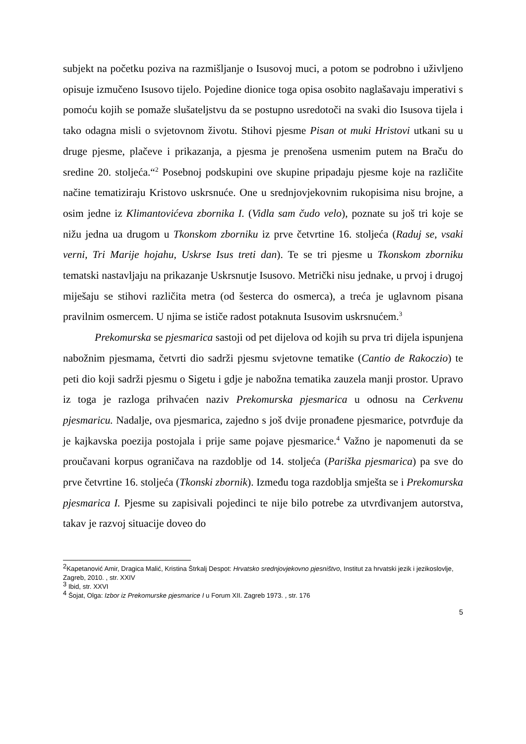subjekt na početku poziva na razmišljanje o Isusovoj muci, a potom se podrobno i uživljeno opisuje izmučeno Isusovo tijelo. Pojedine dionice toga opisa osobito naglašavaju imperativi s pomoću kojih se pomaže slušateljstvu da se postupno usredotoči na svaki dio Isusova tijela i tako odagna misli o svjetovnom životu. Stihovi pjesme Pisan ot muki Hristovi utkani su u druge pjesme, plačeve i prikazanja, a pjesma je prenošena usmenim putem na Braču do sredine 20. stoljeća.“<sup>2</sup> Posebnoj podskupini ove skupine pripadaju pjesme koje na različite načine tematiziraju Kristovo uskrsnuće. One u srednjovjekovnim rukopisima nisu brojne, a osim jedne iz Klimantovićeva zbornika I. (Vidla sam čudo velo), poznate su još tri koje se nižu jedna ua drugom u Tkonskom zborniku iz prve četvrtine 16. stoljeća (Raduj se, vsaki verni, Tri Marije hojahu, Uskrse Isus treti dan). Te se tri pjesme u Tkonskom zborniku tematski nastavljaju na prikazanje Uskrsnutje Isusovo. Metrički nisu jednake, u prvoj i drugoj miješaju se stihovi različita metra (od šesterca do osmerca), a treća je uglavnom pisana pravilnim osmercem. U njima se ističe radost potaknuta Isusovim uskrsnućem.<sup>3</sup>
Prekomurska se pjesmarica sastoji od pet dijelova od kojih su prva tri dijela ispunjena nabožnim pjesmama, četvrti dio sadrži pjesmu svjetovne tematike (Cantio de Rakoczio) te peti dio koji sadrži pjesmu o Sigetu i gdje je nabožna tematika zauzela manji prostor. Upravo iz toga je razloga prihvaćen naziv Prekomurska pjesmarica u odnosu na Cerkvenu pjesmaricu. Nadalje, ova pjesmarica, zajedno s još dvije pronađene pjesmarice, potvrđuje da je kajkavska poezija postojala i prije same pojave pjesmarice.<sup>4</sup> Važno je napomenuti da se proučavani korpus ograničava na razdoblje od 14. stoljeća (Pariška pjesmarica) pa sve do prve četvrtine 16. stoljeća (Tkonski zbornik). Između toga razdoblja smješta se i Prekomurska pjesmarica I. Pjesme su zapisivali pojedinci te nije bilo potrebe za utvrđivanjem autorstva, takav je razvoj situacije doveo do
<sup>2</sup> Kapetanović Amir, Dragica Malić, Kristina Štrkalj Despot: Hrvatsko srednjovjekovno pjesništvo, Institut za hrvatski jezik i jezikoslovlje, Zagreb, 2010. , str. XXIV
<sup>3</sup> Ibid, str. XXVI
<sup>4</sup> Šojat, Olga: Izbor iz Prekomurske pjesmarice I u Forum XII. Zagreb 1973. , str. 176
5